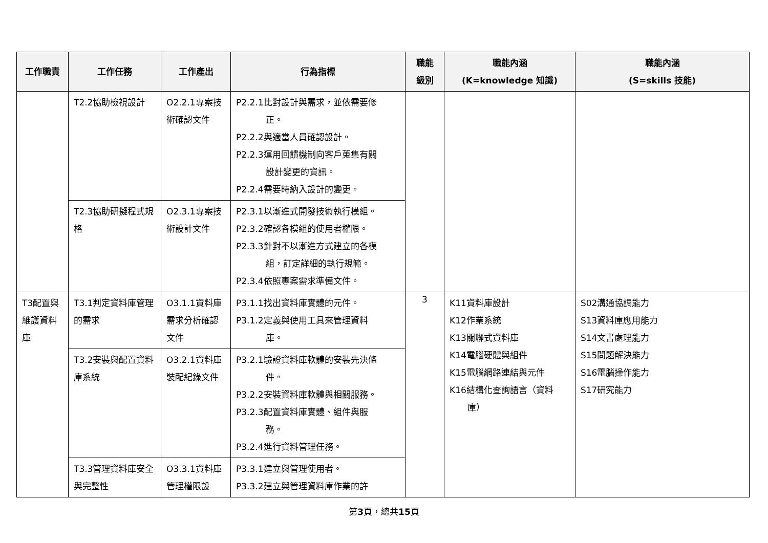| 工作職責 | 工作任務 | 工作產出 | 行為指標 | 職能 級別 | 職能內涵 (K=knowledge 知識) | 職能內涵 (S=skills 技能) |
| --- | --- | --- | --- | --- | --- | --- |
| | T2.2協助檢視設計 | O2.2.1專案技術確認文件 | P2.2.1比對設計與需求，並依需要修 正。 P2.2.2與適當人員確認設計。 P2.2.3運用回饋機制向客戶蒐集有關 設計變更的資訊。 P2.2.4需要時納入設計的變更。 | | | |
| | T2.3協助研擬程式規格 | O2.3.1專案技術設計文件 | P2.3.1以漸進式開發技術執行模組。 P2.3.2確認各模組的使用者權限。 P2.3.3針對不以漸進方式建立的各模 組，訂定詳細的執行規範。 P2.3.4依照專案需求準備文件。 | | | |
| T3配置與維護資料庫 | T3.1判定資料庫管理的需求 | O3.1.1資料庫需求分析確認文件 | P3.1.1找出資料庫實體的元件。 P3.1.2定義與使用工具來管理資料 庫。 | 3 | K11資料庫設計 K12作業系統 K13關聯式資料庫 K14電腦硬體與組件 K15電腦網路連結與元件 K16結構化查詢語言（資料 庫） | S02溝通協調能力 S13資料庫應用能力 S14文書處理能力 S15問題解決能力 S16電腦操作能力 S17研究能力 |
| | T3.2安裝與配置資料庫系統 | O3.2.1資料庫裝配紀錄文件 | P3.2.1驗證資料庫軟體的安裝先決條 件。 P3.2.2安裝資料庫軟體與相關服務。 P3.2.3配置資料庫實體、組件與服 務。 P3.2.4進行資料管理任務。 | | | |
| | T3.3管理資料庫安全與完整性 | O3.3.1資料庫管理權限設 | P3.3.1建立與管理使用者。 P3.3.2建立與管理資料庫作業的許 | | | |
第3頁，總共15頁